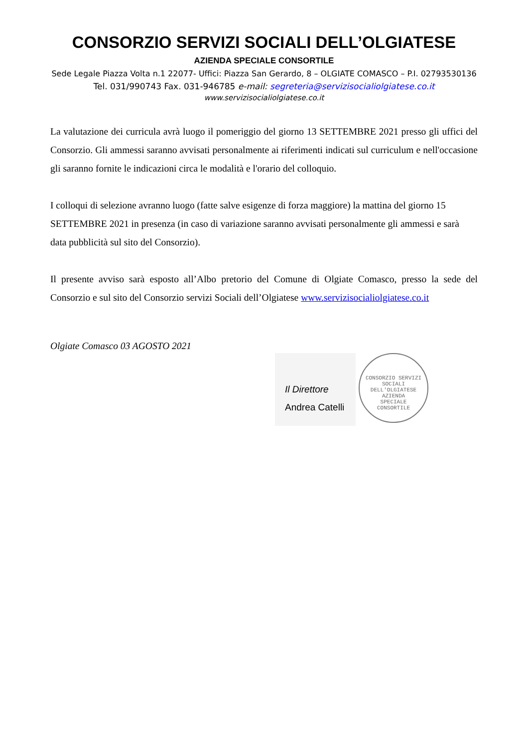CONSORZIO SERVIZI SOCIALI DELL’OLGIATESE
AZIENDA SPECIALE CONSORTILE
Sede Legale Piazza Volta n.1 22077- Uffici: Piazza San Gerardo, 8 – OLGIATE COMASCO – P.I. 02793530136
Tel. 031/990743 Fax. 031-946785 e-mail: segreteria@servizisocialiolgiatese.co.it
www.servizisocialiolgiatese.co.it
La valutazione dei curricula avrà luogo il pomeriggio del giorno 13 SETTEMBRE 2021 presso gli uffici del Consorzio. Gli ammessi saranno avvisati personalmente ai riferimenti indicati sul curriculum e nell'occasione gli saranno fornite le indicazioni circa le modalità e l'orario del colloquio.
I colloqui di selezione avranno luogo (fatte salve esigenze di forza maggiore) la mattina del giorno 15 SETTEMBRE 2021 in presenza (in caso di variazione saranno avvisati personalmente gli ammessi e sarà data pubblicità sul sito del Consorzio).
Il presente avviso sarà esposto all’Albo pretorio del Comune di Olgiate Comasco, presso la sede del Consorzio e sul sito del Consorzio servizi Sociali dell’Olgiatese www.servizisocialiolgiatese.co.it
Olgiate Comasco 03 AGOSTO 2021
Il Direttore
Andrea Catelli
CONSORZIO SERVIZI SOCIALI DELL'OLGIATESE
AZIENDA
SPECIALE
CONSORTILE